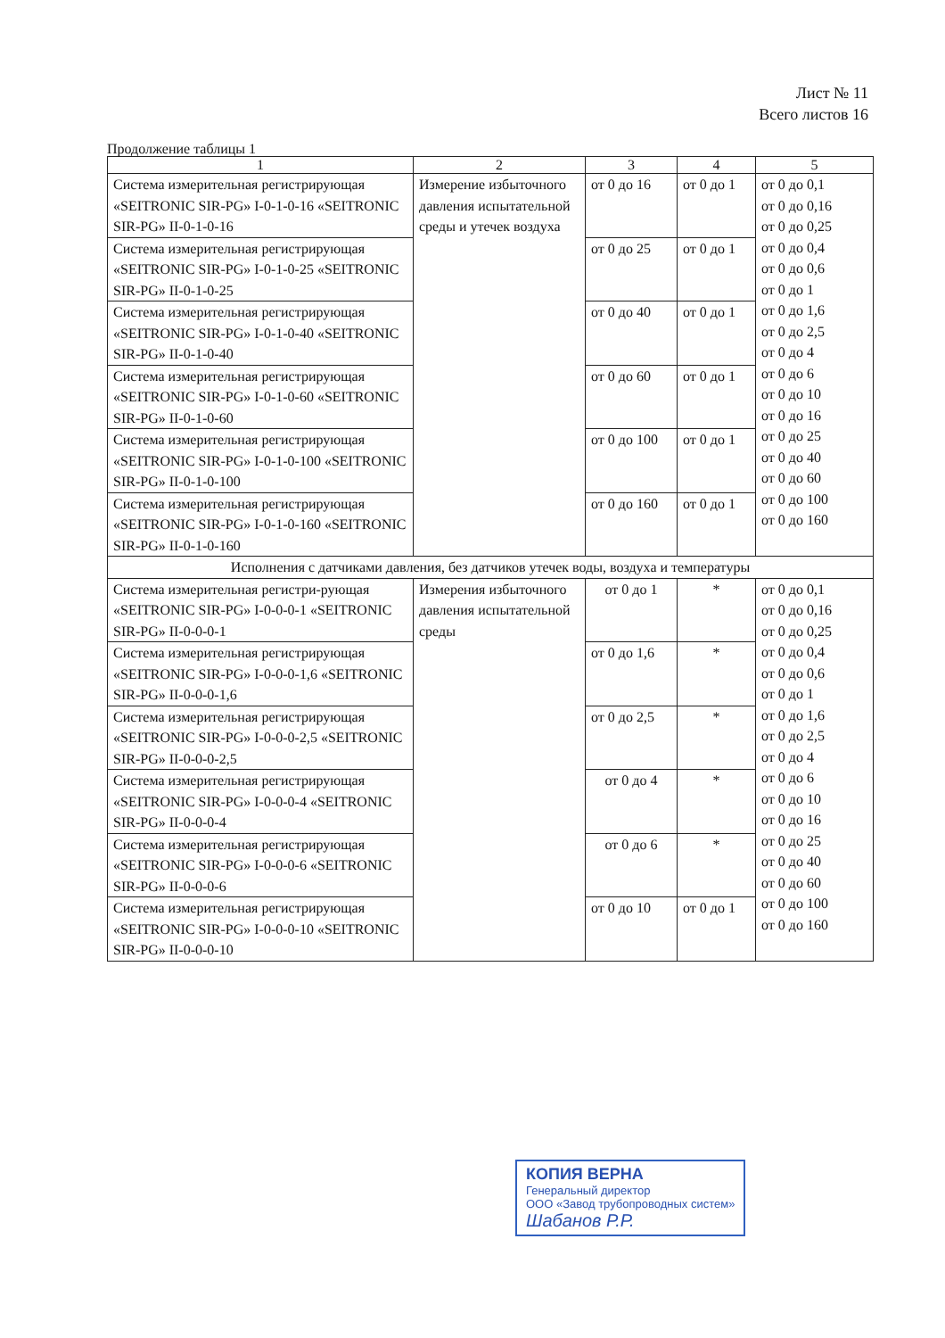Лист № 11
Всего листов 16
Продолжение таблицы 1
| 1 | 2 | 3 | 4 | 5 |
| --- | --- | --- | --- | --- |
| Система измерительная регистрирующая «SEITRONIC SIR-PG» I-0-1-0-16 «SEITRONIC SIR-PG» II-0-1-0-16 | Измерение избыточного давления испытательной среды и утечек воздуха | от 0 до 16 | от 0 до 1 | от 0 до 0,1 от 0 до 0,16 от 0 до 0,25 от 0 до 0,4 от 0 до 0,6 от 0 до 1 от 0 до 1,6 от 0 до 2,5 от 0 до 4 от 0 до 6 от 0 до 10 от 0 до 16 от 0 до 25 от 0 до 40 от 0 до 60 от 0 до 100 от 0 до 160 |
| Система измерительная регистрирующая «SEITRONIC SIR-PG» I-0-1-0-25 «SEITRONIC SIR-PG» II-0-1-0-25 | | от 0 до 25 | от 0 до 1 | |
| Система измерительная регистрирующая «SEITRONIC SIR-PG» I-0-1-0-40 «SEITRONIC SIR-PG» II-0-1-0-40 | | от 0 до 40 | от 0 до 1 | |
| Система измерительная регистрирующая «SEITRONIC SIR-PG» I-0-1-0-60 «SEITRONIC SIR-PG» II-0-1-0-60 | | от 0 до 60 | от 0 до 1 | |
| Система измерительная регистрирующая «SEITRONIC SIR-PG» I-0-1-0-100 «SEITRONIC SIR-PG» II-0-1-0-100 | | от 0 до 100 | от 0 до 1 | |
| Система измерительная регистрирующая «SEITRONIC SIR-PG» I-0-1-0-160 «SEITRONIC SIR-PG» II-0-1-0-160 | | от 0 до 160 | от 0 до 1 | |
| Исполнения с датчиками давления, без датчиков утечек воды, воздуха и температуры | | | | |
| Система измерительная регистри-рующая «SEITRONIC SIR-PG» I-0-0-0-1 «SEITRONIC SIR-PG» II-0-0-0-1 | Измерения избыточного давления испытательной среды | от 0 до 1 | * | от 0 до 0,1 от 0 до 0,16 от 0 до 0,25 от 0 до 0,4 от 0 до 0,6 от 0 до 1 от 0 до 1,6 от 0 до 2,5 от 0 до 4 от 0 до 6 от 0 до 10 от 0 до 16 от 0 до 25 от 0 до 40 от 0 до 60 от 0 до 100 от 0 до 160 |
| Система измерительная регистрирующая «SEITRONIC SIR-PG» I-0-0-0-1,6 «SEITRONIC SIR-PG» II-0-0-0-1,6 | | от 0 до 1,6 | * | |
| Система измерительная регистрирующая «SEITRONIC SIR-PG» I-0-0-0-2,5 «SEITRONIC SIR-PG» II-0-0-0-2,5 | | от 0 до 2,5 | * | |
| Система измерительная регистрирующая «SEITRONIC SIR-PG» I-0-0-0-4 «SEITRONIC SIR-PG» II-0-0-0-4 | | от 0 до 4 | * | |
| Система измерительная регистрирующая «SEITRONIC SIR-PG» I-0-0-0-6 «SEITRONIC SIR-PG» II-0-0-0-6 | | от 0 до 6 | * | |
| Система измерительная регистрирующая «SEITRONIC SIR-PG» I-0-0-0-10 «SEITRONIC SIR-PG» II-0-0-0-10 | | от 0 до 10 | от 0 до 1 | |
КОПИЯ ВЕРНА
Генеральный директор
ООО «Завод трубопроводных систем»
Шабанов Р.Р.